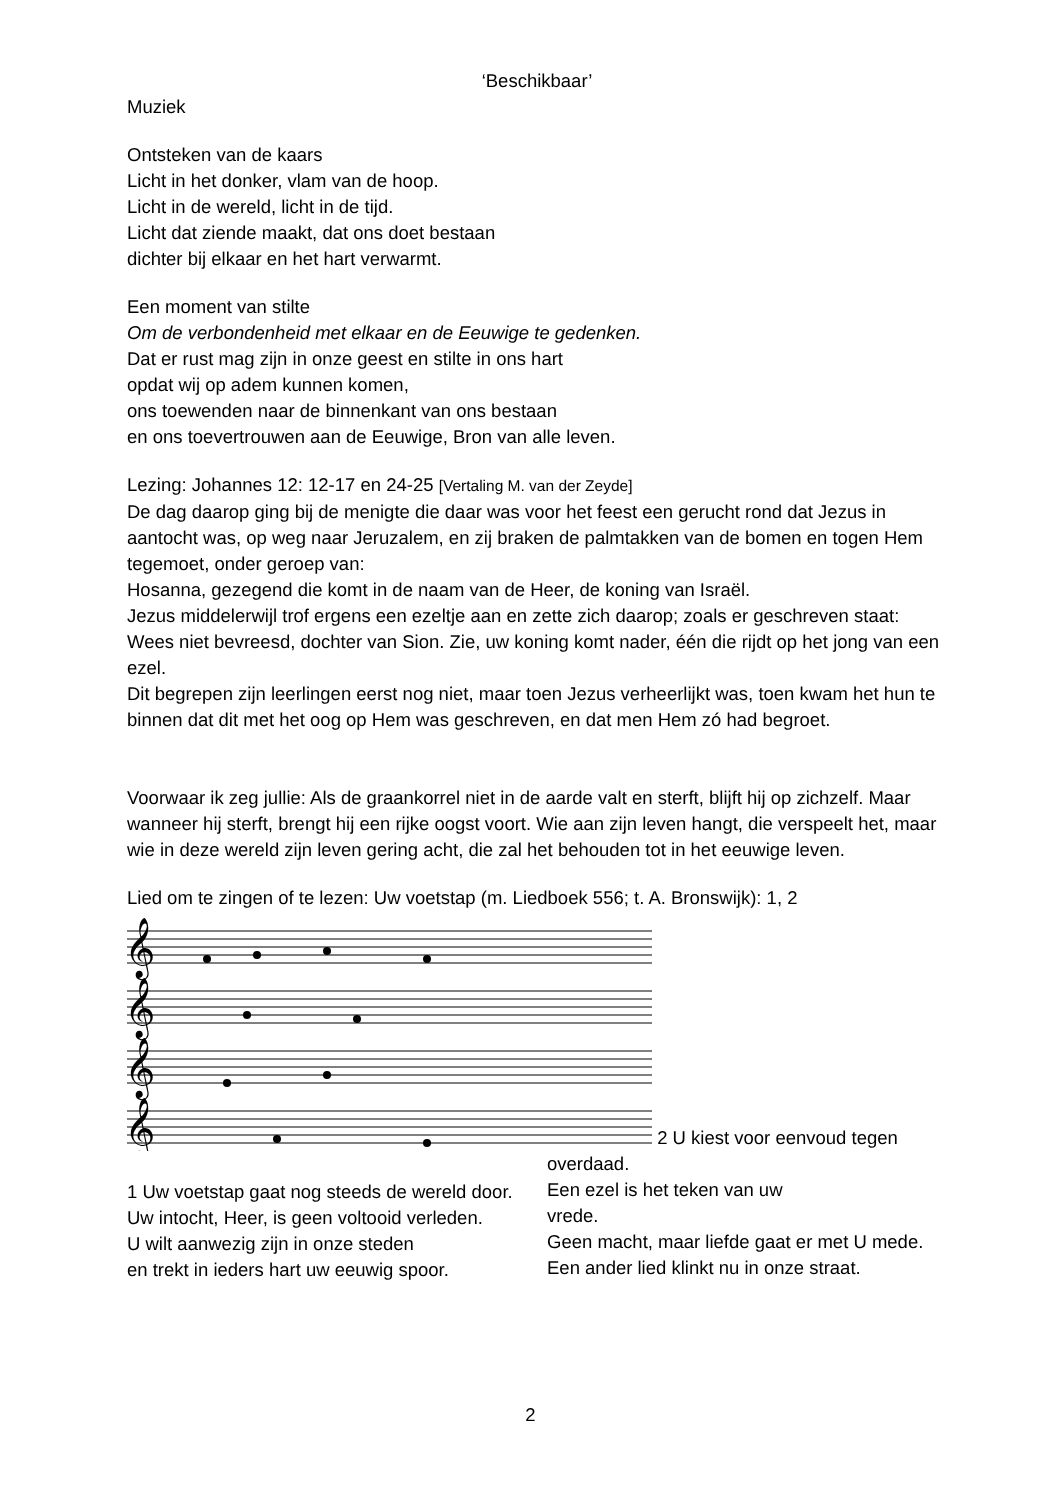‘Beschikbaar’
Muziek
Ontsteken van de kaars
Licht in het donker, vlam van de hoop.
Licht in de wereld, licht in de tijd.
Licht dat ziende maakt, dat ons doet bestaan
dichter bij elkaar en het hart verwarmt.
Een moment van stilte
Om de verbondenheid met elkaar en de Eeuwige te gedenken.
Dat er rust mag zijn in onze geest en stilte in ons hart
opdat wij op adem kunnen komen,
ons toewenden naar de binnenkant van ons bestaan
en ons toevertrouwen aan de Eeuwige, Bron van alle leven.
Lezing: Johannes 12: 12-17 en 24-25 [Vertaling M. van der Zeyde]
De dag daarop ging bij de menigte die daar was voor het feest een gerucht rond dat Jezus in aantocht was, op weg naar Jeruzalem, en zij braken de palmtakken van de bomen en togen Hem tegemoet, onder geroep van:
Hosanna, gezegend die komt in de naam van de Heer, de koning van Israël.
Jezus middelerwijl trof ergens een ezeltje aan en zette zich daarop; zoals er geschreven staat:
Wees niet bevreesd, dochter van Sion. Zie, uw koning komt nader, één die rijdt op het jong van een ezel.
Dit begrepen zijn leerlingen eerst nog niet, maar toen Jezus verheerlijkt was, toen kwam het hun te binnen dat dit met het oog op Hem was geschreven, en dat men Hem zó had begroet.
Voorwaar ik zeg jullie: Als de graankorrel niet in de aarde valt en sterft, blijft hij op zichzelf. Maar wanneer hij sterft, brengt hij een rijke oogst voort. Wie aan zijn leven hangt, die verspeelt het, maar wie in deze wereld zijn leven gering acht, die zal het behouden tot in het eeuwige leven.
Lied om te zingen of te lezen: Uw voetstap (m. Liedboek 556; t. A. Bronswijk): 1, 2
𝄞
𝄞
𝄞
𝄞
2 U kiest voor eenvoud tegen
1 Uw voetstap gaat nog steeds de wereld door.
Uw intocht, Heer, is geen voltooid verleden.
U wilt aanwezig zijn in onze steden
en trekt in ieders hart uw eeuwig spoor.
overdaad.
Een ezel is het teken van uw
vrede.
Geen macht, maar liefde gaat er met U mede.
Een ander lied klinkt nu in onze straat.
2